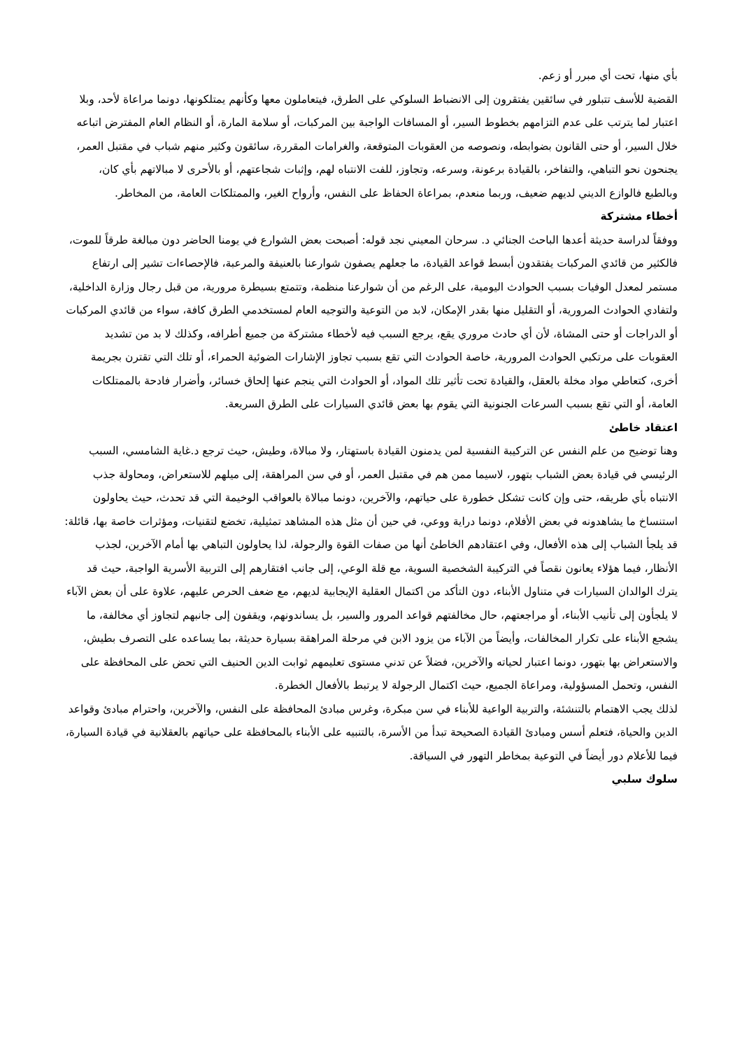بأي منها، تحت أي مبرر أو زعم.
القضية للأسف تتبلور في سائقين يفتقرون إلى الانضباط السلوكي على الطرق، فيتعاملون معها وكأنهم يمتلكونها، دونما مراعاة لأحد، وبلا اعتبار لما يترتب على عدم التزامهم بخطوط السير، أو المسافات الواجبة بين المركبات، أو سلامة المارة، أو النظام العام المفترض اتباعه خلال السير، أو حتى القانون بضوابطه، ونصوصه من العقوبات المتوقعة، والغرامات المقررة، سائقون وكثير منهم شباب في مقتبل العمر، يجنحون نحو التباهي، والتفاخر، بالقيادة برعونة، وسرعه، وتجاوز، للفت الانتباه لهم، وإثبات شجاعتهم، أو بالأحرى لا مبالاتهم بأي كان، وبالطبع فالوازع الديني لديهم ضعيف، وربما منعدم، بمراعاة الحفاظ على النفس، وأرواح الغير، والممتلكات العامة، من المخاطر.
أخطاء مشتركة
ووفقاً لدراسة حديثة أعدها الباحث الجنائي د. سرحان المعيني نجد قوله: أصبحت بعض الشوارع في يومنا الحاضر دون مبالغة طرقاً للموت، فالكثير من قائدي المركبات يفتقدون أبسط قواعد القيادة، ما جعلهم يصفون شوارعنا بالعنيفة والمرعبة، فالإحصاءات تشير إلى ارتفاع مستمر لمعدل الوفيات بسبب الحوادث اليومية، على الرغم من أن شوارعنا منظمة، وتتمتع بسيطرة مرورية، من قبل رجال وزارة الداخلية، ولتفادي الحوادث المرورية، أو التقليل منها بقدر الإمكان، لابد من التوعية والتوجيه العام لمستخدمي الطرق كافة، سواء من قائدي المركبات أو الدراجات أو حتى المشاة، لأن أي حادث مروري يقع، يرجع السبب فيه لأخطاء مشتركة من جميع أطرافه، وكذلك لا بد من تشديد العقوبات على مرتكبي الحوادث المرورية، خاصة الحوادث التي تقع بسبب تجاوز الإشارات الضوئية الحمراء، أو تلك التي تقترن بجريمة أخرى، كتعاطي مواد مخلة بالعقل، والقيادة تحت تأثير تلك المواد، أو الحوادث التي ينجم عنها إلحاق خسائر، وأضرار فادحة بالممتلكات العامة، أو التي تقع بسبب السرعات الجنونية التي يقوم بها بعض قائدي السيارات على الطرق السريعة.
اعتقاد خاطئ
وهنا توضيح من علم النفس عن التركيبة النفسية لمن يدمنون القيادة باستهتار، ولا مبالاة، وطيش، حيث ترجع د.غاية الشامسي، السبب الرئيسي في قيادة بعض الشباب بتهور، لاسيما ممن هم في مقتبل العمر، أو في سن المراهقة، إلى ميلهم للاستعراض، ومحاولة جذب الانتباه بأي طريقه، حتى وإن كانت تشكل خطورة على حياتهم، والآخرين، دونما مبالاة بالعواقب الوخيمة التي قد تحدث، حيث يحاولون استنساخ ما يشاهدونه في بعض الأفلام، دونما دراية ووعي، في حين أن مثل هذه المشاهد تمثيلية، تخضع لتقنيات، ومؤثرات خاصة بها، قائلة: قد يلجأ الشباب إلى هذه الأفعال، وفي اعتقادهم الخاطئ أنها من صفات القوة والرجولة، لذا يحاولون التباهي بها أمام الآخرين، لجذب الأنظار، فيما هؤلاء يعانون نقصاً في التركيبة الشخصية السوية، مع قلة الوعي، إلى جانب افتقارهم إلى التربية الأسرية الواجبة، حيث قد يترك الوالدان السيارات في متناول الأبناء، دون التأكد من اكتمال العقلية الإيجابية لديهم، مع ضعف الحرص عليهم، علاوة على أن بعض الآباء لا يلجأون إلى تأنيب الأبناء، أو مراجعتهم، حال مخالفتهم قواعد المرور والسير، بل يساندونهم، ويقفون إلى جانبهم لتجاوز أي مخالفة، ما يشجع الأبناء على تكرار المخالفات، وأيضاً من الآباء من يزود الابن في مرحلة المراهقة بسيارة حديثة، بما يساعده على التصرف بطيش، والاستعراض بها بتهور، دونما اعتبار لحياته والآخرين، فضلاً عن تدني مستوى تعليمهم ثوابت الدين الحنيف التي تحض على المحافظة على النفس، وتحمل المسؤولية، ومراعاة الجميع، حيث اكتمال الرجولة لا يرتبط بالأفعال الخطرة.
لذلك يجب الاهتمام بالتنشئة، والتربية الواعية للأبناء في سن مبكرة، وغرس مبادئ المحافظة على النفس، والآخرين، واحترام مبادئ وقواعد الدين والحياة، فتعلم أسس ومبادئ القيادة الصحيحة تبدأ من الأسرة، بالتنبيه على الأبناء بالمحافظة على حياتهم بالعقلانية في قيادة السيارة، فيما للأعلام دور أيضاً في التوعية بمخاطر التهور في السياقة.
سلوك سلبي